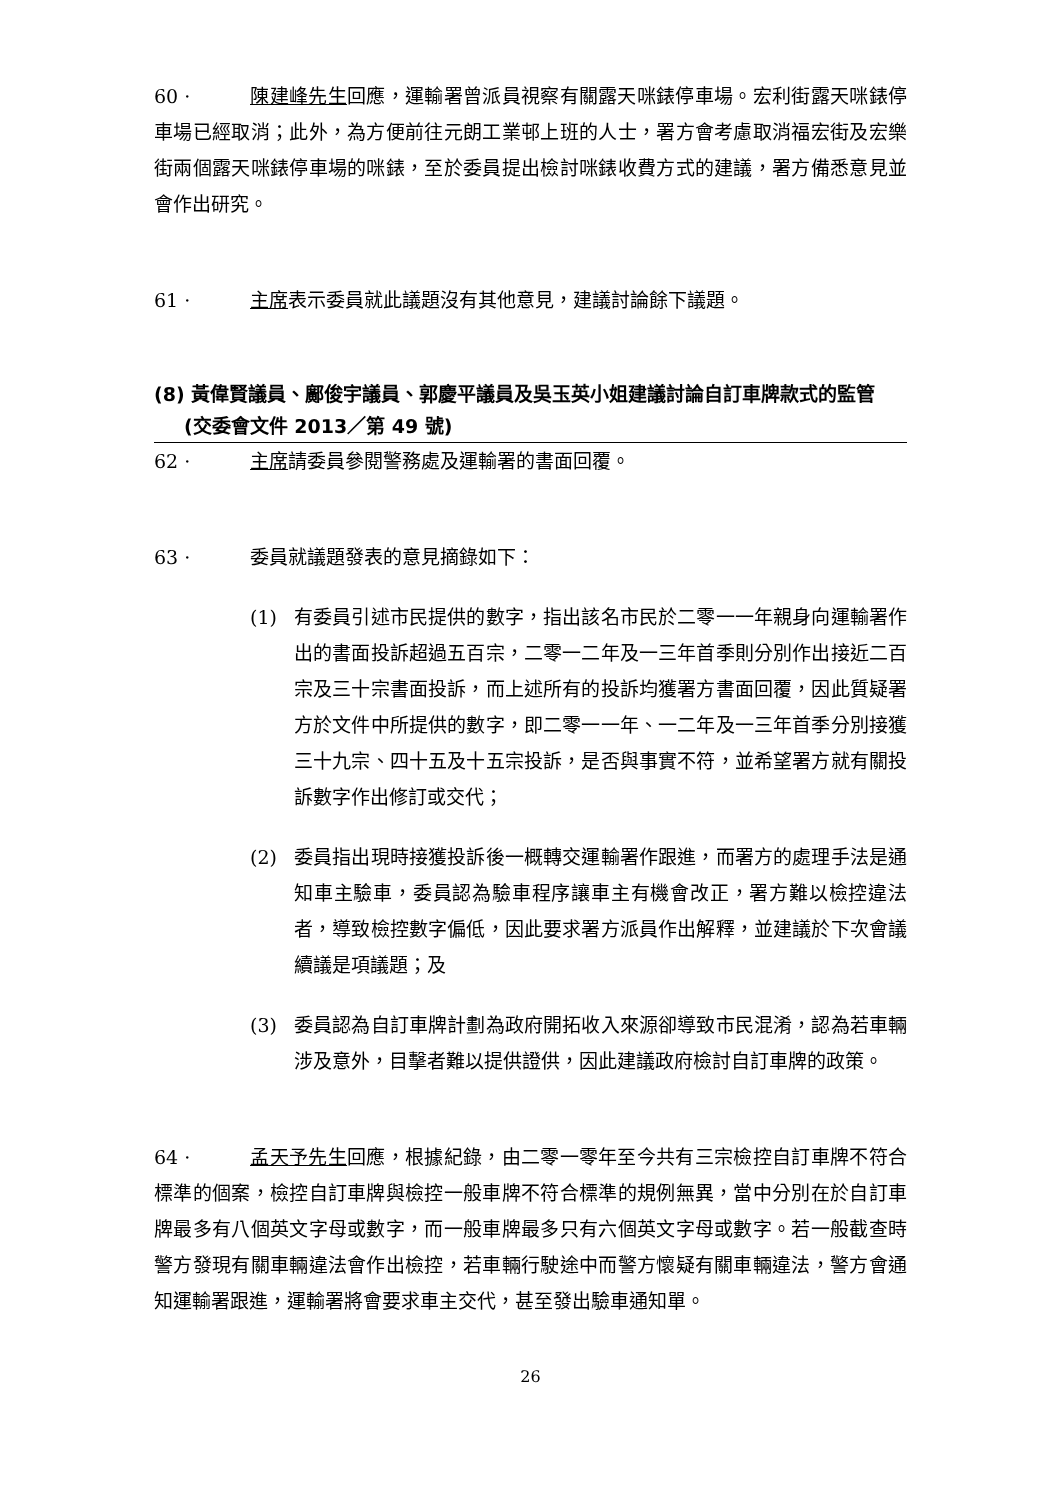60 · 陳建峰先生回應，運輸署曾派員視察有關露天咪錶停車場。宏利街露天咪錶停車場已經取消；此外，為方便前往元朗工業邨上班的人士，署方會考慮取消福宏街及宏樂街兩個露天咪錶停車場的咪錶，至於委員提出檢討咪錶收費方式的建議，署方備悉意見並會作出研究。
61 · 主席表示委員就此議題沒有其他意見，建議討論餘下議題。
(8) 黃偉賢議員、鄺俊宇議員、郭慶平議員及吳玉英小姐建議討論自訂車牌款式的監管
(交委會文件 2013／第 49 號)
62 · 主席請委員參閱警務處及運輸署的書面回覆。
63 · 委員就議題發表的意見摘錄如下：
(1) 有委員引述市民提供的數字，指出該名市民於二零一一年親身向運輸署作出的書面投訴超過五百宗，二零一二年及一三年首季則分別作出接近二百宗及三十宗書面投訴，而上述所有的投訴均獲署方書面回覆，因此質疑署方於文件中所提供的數字，即二零一一年、一二年及一三年首季分別接獲三十九宗、四十五及十五宗投訴，是否與事實不符，並希望署方就有關投訴數字作出修訂或交代；
(2) 委員指出現時接獲投訴後一概轉交運輸署作跟進，而署方的處理手法是通知車主驗車，委員認為驗車程序讓車主有機會改正，署方難以檢控違法者，導致檢控數字偏低，因此要求署方派員作出解釋，並建議於下次會議續議是項議題；及
(3) 委員認為自訂車牌計劃為政府開拓收入來源卻導致市民混淆，認為若車輛涉及意外，目擊者難以提供證供，因此建議政府檢討自訂車牌的政策。
64 · 孟天予先生回應，根據紀錄，由二零一零年至今共有三宗檢控自訂車牌不符合標準的個案，檢控自訂車牌與檢控一般車牌不符合標準的規例無異，當中分別在於自訂車牌最多有八個英文字母或數字，而一般車牌最多只有六個英文字母或數字。若一般截查時警方發現有關車輛違法會作出檢控，若車輛行駛途中而警方懷疑有關車輛違法，警方會通知運輸署跟進，運輸署將會要求車主交代，甚至發出驗車通知單。
26